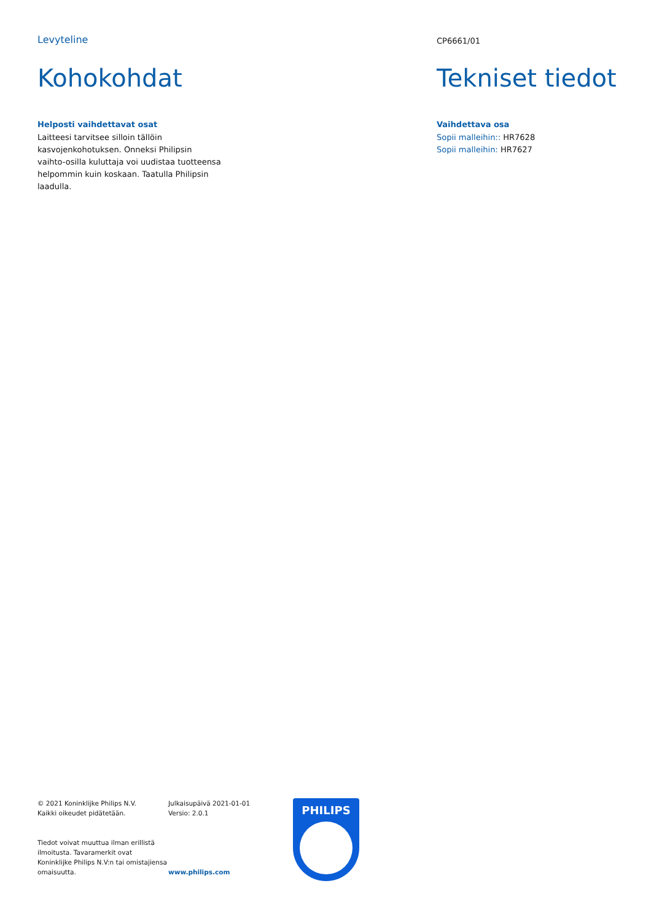Levyteline
Kohokohdat
Helposti vaihdettavat osat
Laitteesi tarvitsee silloin tällöin kasvojenkohotuksen. Onneksi Philipsin vaihto-osilla kuluttaja voi uudistaa tuotteensa helpommin kuin koskaan. Taatulla Philipsin laadulla.
CP6661/01
Tekniset tiedot
Vaihdettava osa
Sopii malleihin:: HR7628
Sopii malleihin: HR7627
© 2021 Koninklijke Philips N.V.
Kaikki oikeudet pidätetään.
Tiedot voivat muuttua ilman erillistä ilmoitusta. Tavaramerkit ovat Koninklijke Philips N.V:n tai omistajiensa omaisuutta.
Julkaisupäivä 2021-01-01
Versio: 2.0.1
www.philips.com
PHILIPS